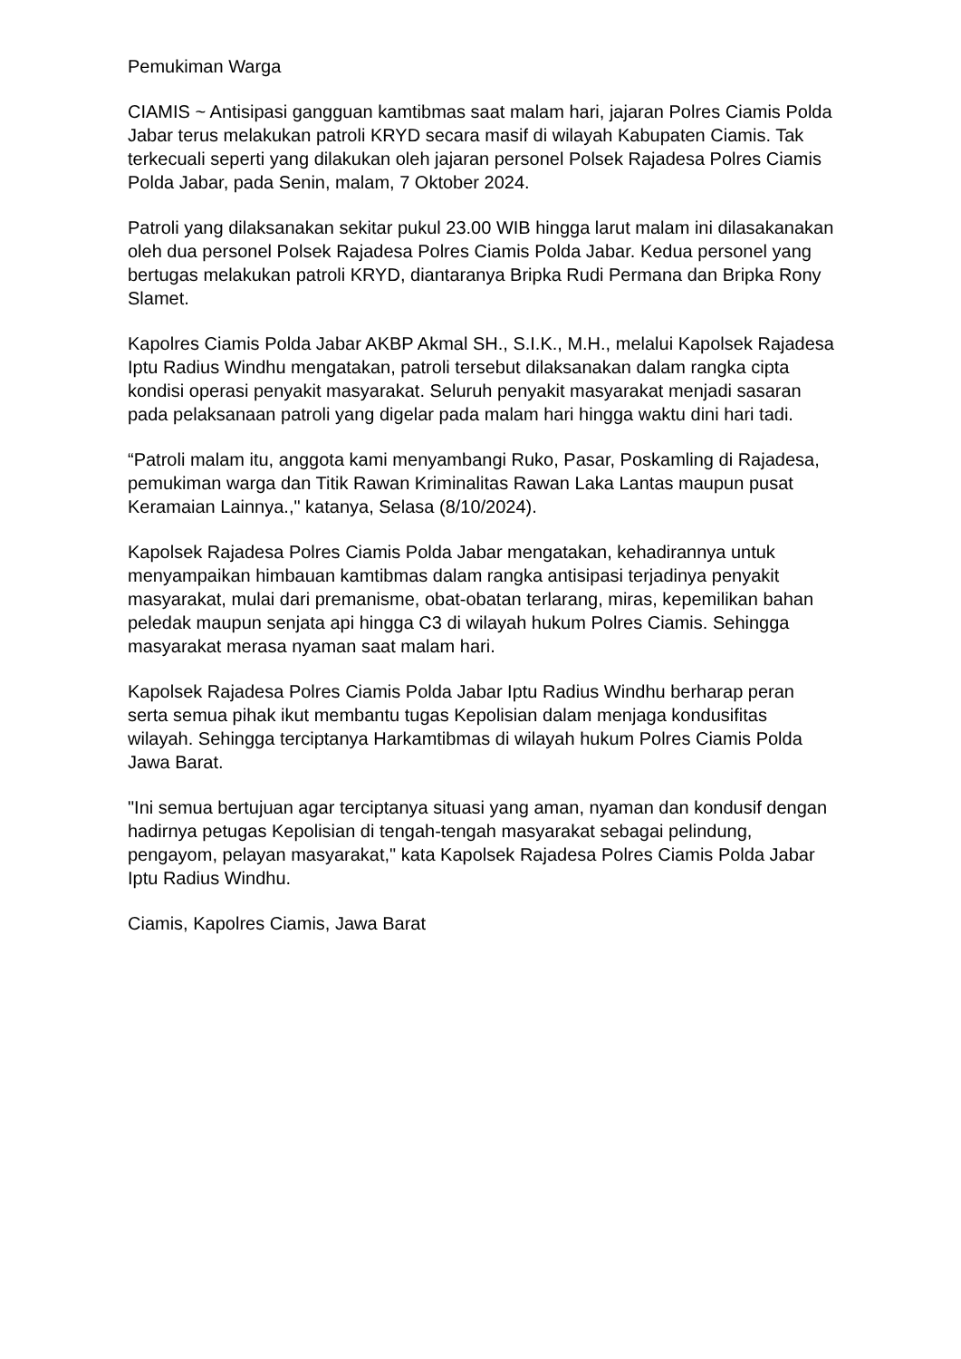Pemukiman Warga
CIAMIS ~ Antisipasi gangguan kamtibmas saat malam hari, jajaran Polres Ciamis Polda Jabar terus melakukan patroli KRYD secara masif di wilayah Kabupaten Ciamis. Tak terkecuali seperti yang dilakukan oleh jajaran personel Polsek Rajadesa Polres Ciamis Polda Jabar, pada Senin, malam, 7 Oktober 2024.
Patroli yang dilaksanakan sekitar pukul 23.00 WIB hingga larut malam ini dilasakanakan oleh dua personel Polsek Rajadesa Polres Ciamis Polda Jabar. Kedua personel yang bertugas melakukan patroli KRYD, diantaranya Bripka Rudi Permana dan Bripka Rony Slamet.
Kapolres Ciamis Polda Jabar AKBP Akmal SH., S.I.K., M.H., melalui Kapolsek Rajadesa Iptu Radius Windhu mengatakan, patroli tersebut dilaksanakan dalam rangka cipta kondisi operasi penyakit masyarakat. Seluruh penyakit masyarakat menjadi sasaran pada pelaksanaan patroli yang digelar pada malam hari hingga waktu dini hari tadi.
“Patroli malam itu, anggota kami menyambangi Ruko, Pasar, Poskamling di Rajadesa, pemukiman warga dan Titik Rawan Kriminalitas Rawan Laka Lantas maupun pusat Keramaian Lainnya.," katanya, Selasa (8/10/2024).
Kapolsek Rajadesa Polres Ciamis Polda Jabar mengatakan, kehadirannya untuk menyampaikan himbauan kamtibmas dalam rangka antisipasi terjadinya penyakit masyarakat, mulai dari premanisme, obat-obatan terlarang, miras, kepemilikan bahan peledak maupun senjata api hingga C3 di wilayah hukum Polres Ciamis. Sehingga masyarakat merasa nyaman saat malam hari.
Kapolsek Rajadesa Polres Ciamis Polda Jabar Iptu Radius Windhu berharap peran serta semua pihak ikut membantu tugas Kepolisian dalam menjaga kondusifitas wilayah. Sehingga terciptanya Harkamtibmas di wilayah hukum Polres Ciamis Polda Jawa Barat.
"Ini semua bertujuan agar terciptanya situasi yang aman, nyaman dan kondusif dengan hadirnya petugas Kepolisian di tengah-tengah masyarakat sebagai pelindung, pengayom, pelayan masyarakat," kata Kapolsek Rajadesa Polres Ciamis Polda Jabar Iptu Radius Windhu.
Ciamis, Kapolres Ciamis, Jawa Barat